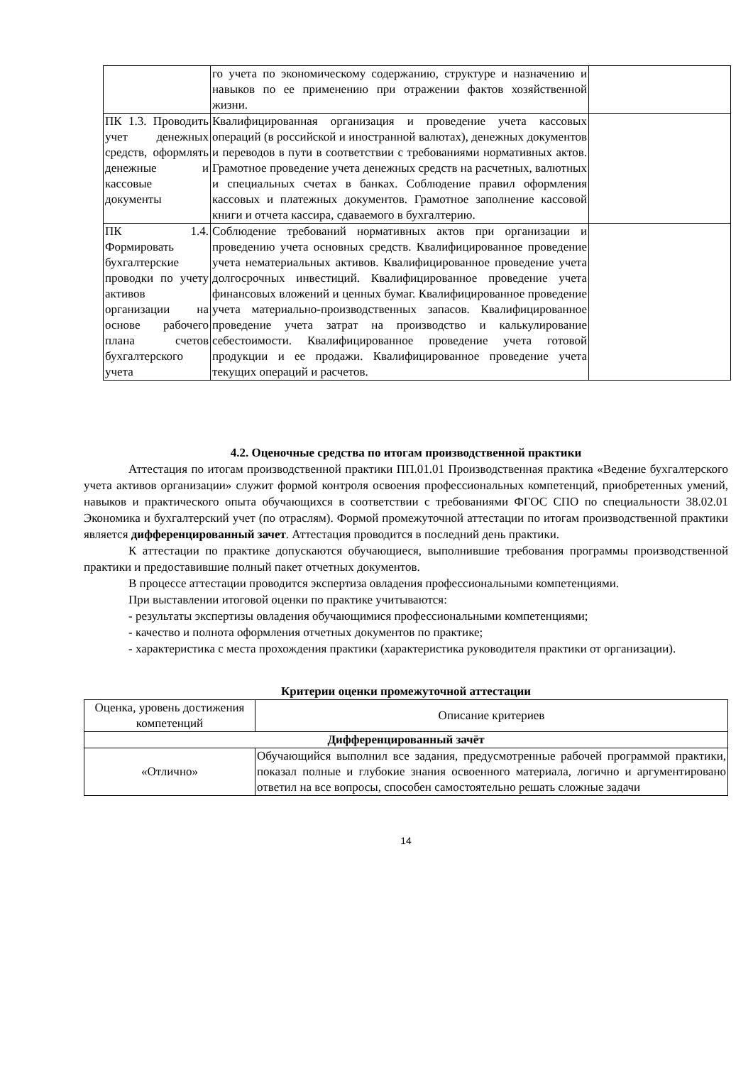| | го учета по экономическому содержанию, структуре и назначению и навыков по ее применению при отражении фактов хозяйственной жизни. | |
| ПК 1.3. Проводить учет денежных средств, оформлять денежные и кассовые документы | Квалифицированная организация и проведение учета кассовых операций (в российской и иностранной валютах), денежных документов и переводов в пути в соответствии с требованиями нормативных актов. Грамотное проведение учета денежных средств на расчетных, валютных и специальных счетах в банках. Соблюдение правил оформления кассовых и платежных документов. Грамотное заполнение кассовой книги и отчета кассира, сдаваемого в бухгалтерию. | |
| ПК 1.4. Формировать бухгалтерские проводки по учету активов организации на основе рабочего плана счетов бухгалтерского учета | Соблюдение требований нормативных актов при организации и проведению учета основных средств. Квалифицированное проведение учета нематериальных активов. Квалифицированное проведение учета долгосрочных инвестиций. Квалифицированное проведение учета финансовых вложений и ценных бумаг. Квалифицированное проведение учета материально-производственных запасов. Квалифицированное проведение учета затрат на производство и калькулирование себестоимости. Квалифицированное проведение учета готовой продукции и ее продажи. Квалифицированное проведение учета текущих операций и расчетов. | |
4.2. Оценочные средства по итогам производственной практики
Аттестация по итогам производственной практики ПП.01.01 Производственная практика «Ведение бухгалтерского учета активов организации» служит формой контроля освоения профессиональных компетенций, приобретенных умений, навыков и практического опыта обучающихся в соответствии с требованиями ФГОС СПО по специальности 38.02.01 Экономика и бухгалтерский учет (по отраслям). Формой промежуточной аттестации по итогам производственной практики является дифференцированный зачет. Аттестация проводится в последний день практики.
К аттестации по практике допускаются обучающиеся, выполнившие требования программы производственной практики и предоставившие полный пакет отчетных документов.
В процессе аттестации проводится экспертиза овладения профессиональными компетенциями.
При выставлении итоговой оценки по практике учитываются:
- результаты экспертизы овладения обучающимися профессиональными компетенциями;
- качество и полнота оформления отчетных документов по практике;
- характеристика с места прохождения практики (характеристика руководителя практики от организации).
Критерии оценки промежуточной аттестации
| Оценка, уровень достижения компетенций | Описание критериев |
| --- | --- |
| Дифференцированный зачёт | |
| «Отлично» | Обучающийся выполнил все задания, предусмотренные рабочей программой практики, показал полные и глубокие знания освоенного материала, логично и аргументировано ответил на все вопросы, способен самостоятельно решать сложные задачи |
14